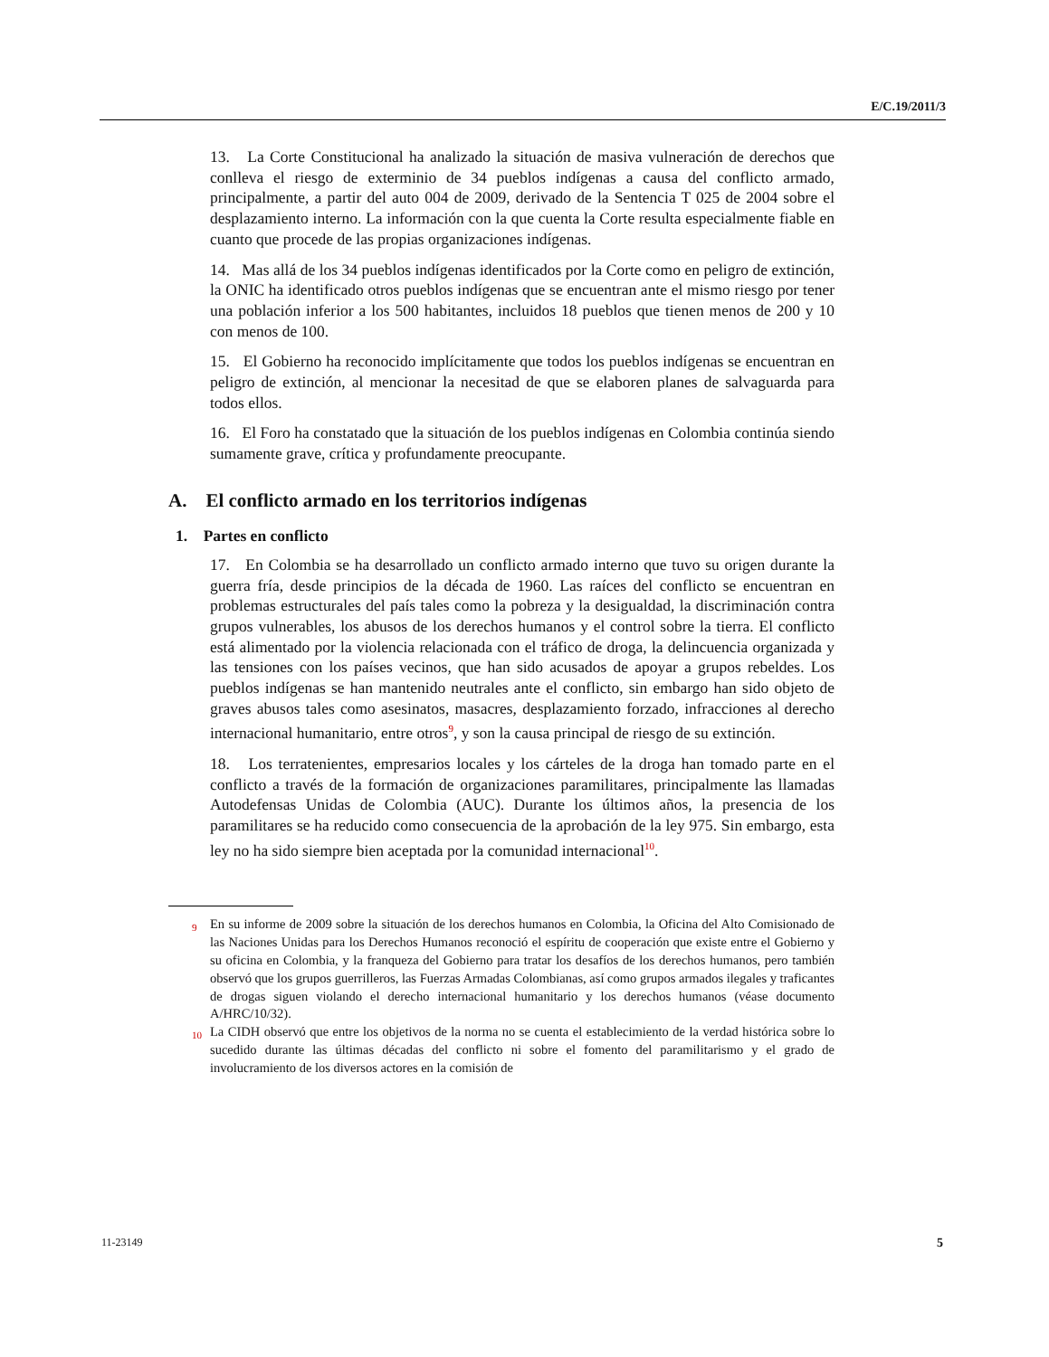E/C.19/2011/3
13. La Corte Constitucional ha analizado la situación de masiva vulneración de derechos que conlleva el riesgo de exterminio de 34 pueblos indígenas a causa del conflicto armado, principalmente, a partir del auto 004 de 2009, derivado de la Sentencia T 025 de 2004 sobre el desplazamiento interno. La información con la que cuenta la Corte resulta especialmente fiable en cuanto que procede de las propias organizaciones indígenas.
14. Mas allá de los 34 pueblos indígenas identificados por la Corte como en peligro de extinción, la ONIC ha identificado otros pueblos indígenas que se encuentran ante el mismo riesgo por tener una población inferior a los 500 habitantes, incluidos 18 pueblos que tienen menos de 200 y 10 con menos de 100.
15. El Gobierno ha reconocido implícitamente que todos los pueblos indígenas se encuentran en peligro de extinción, al mencionar la necesitad de que se elaboren planes de salvaguarda para todos ellos.
16. El Foro ha constatado que la situación de los pueblos indígenas en Colombia continúa siendo sumamente grave, crítica y profundamente preocupante.
A. El conflicto armado en los territorios indígenas
1. Partes en conflicto
17. En Colombia se ha desarrollado un conflicto armado interno que tuvo su origen durante la guerra fría, desde principios de la década de 1960. Las raíces del conflicto se encuentran en problemas estructurales del país tales como la pobreza y la desigualdad, la discriminación contra grupos vulnerables, los abusos de los derechos humanos y el control sobre la tierra. El conflicto está alimentado por la violencia relacionada con el tráfico de droga, la delincuencia organizada y las tensiones con los países vecinos, que han sido acusados de apoyar a grupos rebeldes. Los pueblos indígenas se han mantenido neutrales ante el conflicto, sin embargo han sido objeto de graves abusos tales como asesinatos, masacres, desplazamiento forzado, infracciones al derecho internacional humanitario, entre otros<sup>9</sup>, y son la causa principal de riesgo de su extinción.
18. Los terratenientes, empresarios locales y los cárteles de la droga han tomado parte en el conflicto a través de la formación de organizaciones paramilitares, principalmente las llamadas Autodefensas Unidas de Colombia (AUC). Durante los últimos años, la presencia de los paramilitares se ha reducido como consecuencia de la aprobación de la ley 975. Sin embargo, esta ley no ha sido siempre bien aceptada por la comunidad internacional<sup>10</sup>.
<sup>9</sup> En su informe de 2009 sobre la situación de los derechos humanos en Colombia, la Oficina del Alto Comisionado de las Naciones Unidas para los Derechos Humanos reconoció el espíritu de cooperación que existe entre el Gobierno y su oficina en Colombia, y la franqueza del Gobierno para tratar los desafíos de los derechos humanos, pero también observó que los grupos guerrilleros, las Fuerzas Armadas Colombianas, así como grupos armados ilegales y traficantes de drogas siguen violando el derecho internacional humanitario y los derechos humanos (véase documento A/HRC/10/32).
<sup>10</sup> La CIDH observó que entre los objetivos de la norma no se cuenta el establecimiento de la verdad histórica sobre lo sucedido durante las últimas décadas del conflicto ni sobre el fomento del paramilitarismo y el grado de involucramiento de los diversos actores en la comisión de
11-23149 5